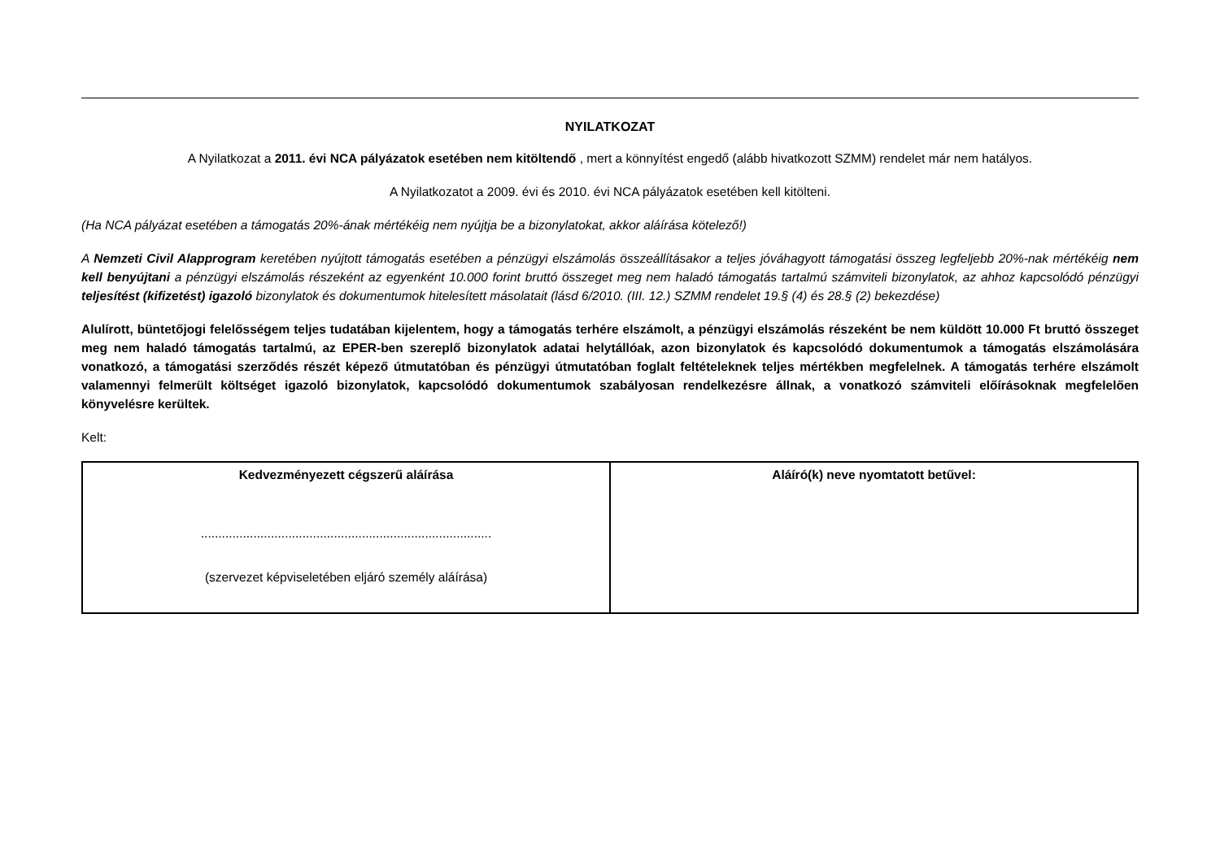NYILATKOZAT
A Nyilatkozat a 2011. évi NCA pályázatok esetében nem kitöltendő , mert a könnyítést engedő (alább hivatkozott SZMM) rendelet már nem hatályos.
A Nyilatkozatot a 2009. évi és 2010. évi NCA pályázatok esetében kell kitölteni.
(Ha NCA pályázat esetében a támogatás 20%-ának mértékéig nem nyújtja be a bizonylatokat, akkor aláírása kötelező!)
A Nemzeti Civil Alapprogram keretében nyújtott támogatás esetében a pénzügyi elszámolás összeállításakor a teljes jóváhagyott támogatási összeg legfeljebb 20%-nak mértékéig nem kell benyújtani a pénzügyi elszámolás részeként az egyenként 10.000 forint bruttó összeget meg nem haladó támogatás tartalmú számviteli bizonylatok, az ahhoz kapcsolódó pénzügyi teljesítést (kifizetést) igazoló bizonylatok és dokumentumok hitelesített másolatait (lásd 6/2010. (III. 12.) SZMM rendelet 19.§ (4) és 28.§ (2) bekezdése)
Alulírott, büntetőjogi felelősségem teljes tudatában kijelentem, hogy a támogatás terhére elszámolt, a pénzügyi elszámolás részeként be nem küldött 10.000 Ft bruttó összeget meg nem haladó támogatás tartalmú, az EPER-ben szereplő bizonylatok adatai helytállóak, azon bizonylatok és kapcsolódó dokumentumok a támogatás elszámolására vonatkozó, a támogatási szerződés részét képező útmutatóban és pénzügyi útmutatóban foglalt feltételeknek teljes mértékben megfelelnek. A támogatás terhére elszámolt valamennyi felmerült költséget igazoló bizonylatok, kapcsolódó dokumentumok szabályosan rendelkezésre állnak, a vonatkozó számviteli előírásoknak megfelelően könyvelésre kerültek.
Kelt:
| Kedvezményezett cégszerű aláírása ................................................................................... (szervezet képviseletében eljáró személy aláírása) | Aláíró(k) neve nyomtatott betűvel: |